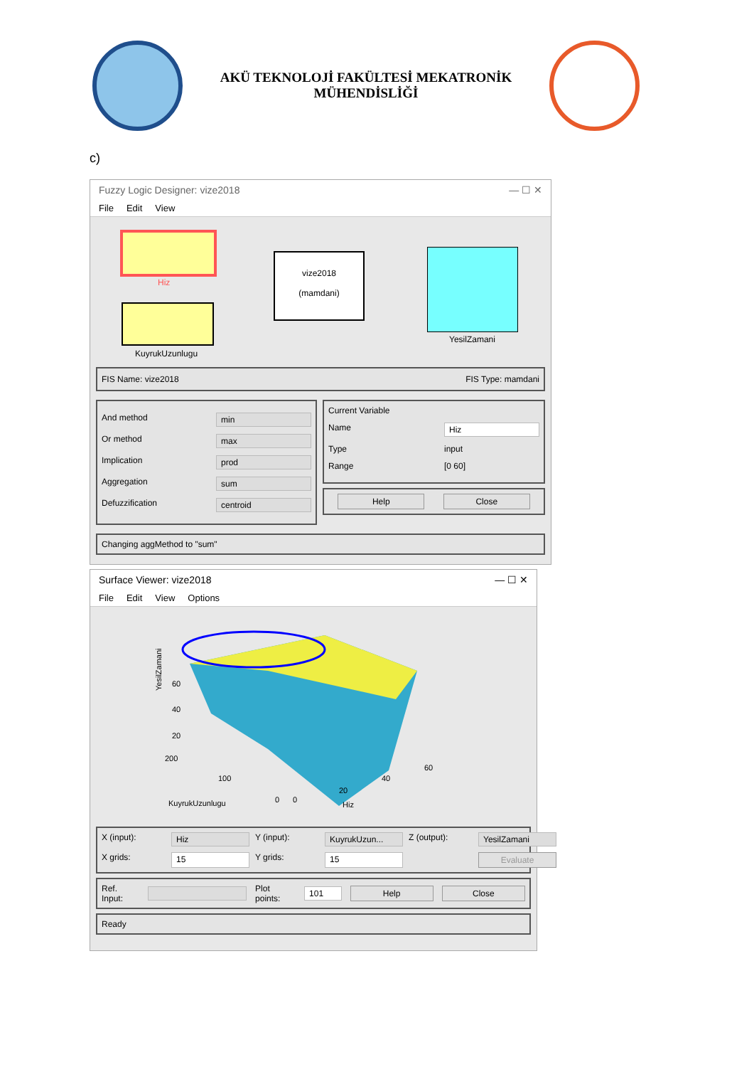AKÜ TEKNOLOJİ FAKÜLTESİ MEKATRONİK
MÜHENDİSLİĞİ
c)
Fuzzy Logic Designer: vize2018 — ☐ ✕
File Edit View
Hiz
KuyrukUzunlugu
vize2018
(mamdani)
YesilZamani
FIS Name: vize2018 FIS Type: mamdani
And method min
Or method max
Implication prod
Aggregation sum
Defuzzification centroid
Current Variable
Name Hiz
Type input
Range [0 60]
Help Close
Changing aggMethod to "sum"
Surface Viewer: vize2018 — ☐ ✕
File Edit View Options
YesilZamani
60
40
20
200
100
0
0
20
40
60
KuyrukUzunlugu
Hiz
X (input): Hiz Y (input): KuyrukUzun... Z (output): YesilZamani X grids: 15 Y grids: 15 Evaluate
Ref. Input: Plot points: 101 Help Close
Ready